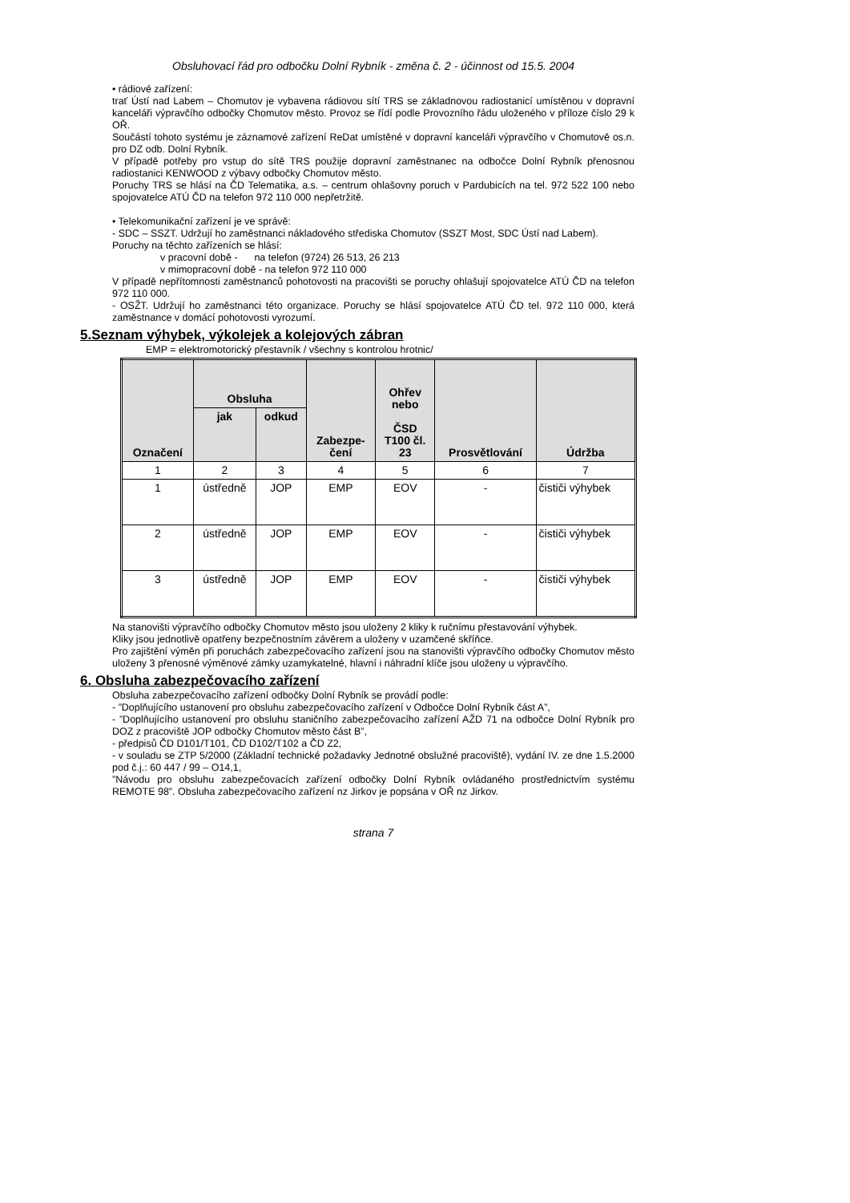Obsluhovací řád pro odbočku Dolní Rybník - změna č. 2 - účinnost od 15.5. 2004
• rádiové zařízení:
trať Ústí nad Labem – Chomutov je vybavena rádiovou sítí TRS se základnovou radiostanicí umístěnou v dopravní kanceláři výpravčího odbočky Chomutov město. Provoz se řídí podle Provozního řádu uloženého v příloze číslo 29 k OŘ.
Součástí tohoto systému je záznamové zařízení ReDat umístěné v dopravní kanceláři výpravčího v Chomutově os.n. pro DZ odb. Dolní Rybník.
V případě potřeby pro vstup do sítě TRS použije dopravní zaměstnanec na odbočce Dolní Rybník přenosnou radiostanici KENWOOD z výbavy odbočky Chomutov město.
Poruchy TRS se hlásí na ČD Telematika, a.s. – centrum ohlašovny poruch v Pardubicích na tel. 972 522 100 nebo spojovatelce ATÚ ČD na telefon 972 110 000 nepřetržitě.
• Telekomunikační zařízení je ve správě:
- SDC – SSZT. Udržují ho zaměstnanci nákladového střediska Chomutov (SSZT Most, SDC Ústí nad Labem).
Poruchy na těchto zařízeních se hlásí:
v pracovní době - na telefon (9724) 26 513, 26 213
v mimopracovní době - na telefon 972 110 000
V případě nepřítomnosti zaměstnanců pohotovosti na pracovišti se poruchy ohlašují spojovatelce ATÚ ČD na telefon 972 110 000.
- OSŽT. Udržují ho zaměstnanci této organizace. Poruchy se hlásí spojovatelce ATÚ ČD tel. 972 110 000, která zaměstnance v domácí pohotovosti vyrozumí.
5.Seznam výhybek, výkolejek a kolejových zábran
EMP = elektromotorický přestavník / všechny s kontrolou hrotnic/
| Označení | Obsluha | | Zabezpe- čení | Ohřev nebo ČSD T100 čl. 23 | Prosvětlování | Údržba |
| --- | --- | --- | --- | --- | --- | --- |
| | jak | odkud | | | | |
| 1 | 2 | 3 | 4 | 5 | 6 | 7 |
| 1 | ústředně | JOP | EMP | EOV | - | čističi výhybek |
| 2 | ústředně | JOP | EMP | EOV | - | čističi výhybek |
| 3 | ústředně | JOP | EMP | EOV | - | čističi výhybek |
Na stanovišti výpravčího odbočky Chomutov město jsou uloženy 2 kliky k ručnímu přestavování výhybek.
Kliky jsou jednotlivě opatřeny bezpečnostním závěrem a uloženy v uzamčené skříňce.
Pro zajištění výměn při poruchách zabezpečovacího zařízení jsou na stanovišti výpravčího odbočky Chomutov město uloženy 3 přenosné výměnové zámky uzamykatelné, hlavní i náhradní klíče jsou uloženy u výpravčího.
6. Obsluha zabezpečovacího zařízení
Obsluha zabezpečovacího zařízení odbočky Dolní Rybník se provádí podle:
- ”Doplňujícího ustanovení pro obsluhu zabezpečovacího zařízení v Odbočce Dolní Rybník část A”,
- ”Doplňujícího ustanovení pro obsluhu staničního zabezpečovacího zařízení AŽD 71 na odbočce Dolní Rybník pro DOZ z pracoviště JOP odbočky Chomutov město část B”,
- předpisů ČD D101/T101, ČD D102/T102 a ČD Z2,
- v souladu se ZTP 5/2000 (Základní technické požadavky Jednotné obslužné pracoviště), vydání IV. ze dne 1.5.2000 pod č.j.: 60 447 / 99 – O14,1,
”Návodu pro obsluhu zabezpečovacích zařízení odbočky Dolní Rybník ovládaného prostřednictvím systému REMOTE 98”. Obsluha zabezpečovacího zařízení nz Jirkov je popsána v OŘ nz Jirkov.
strana 7